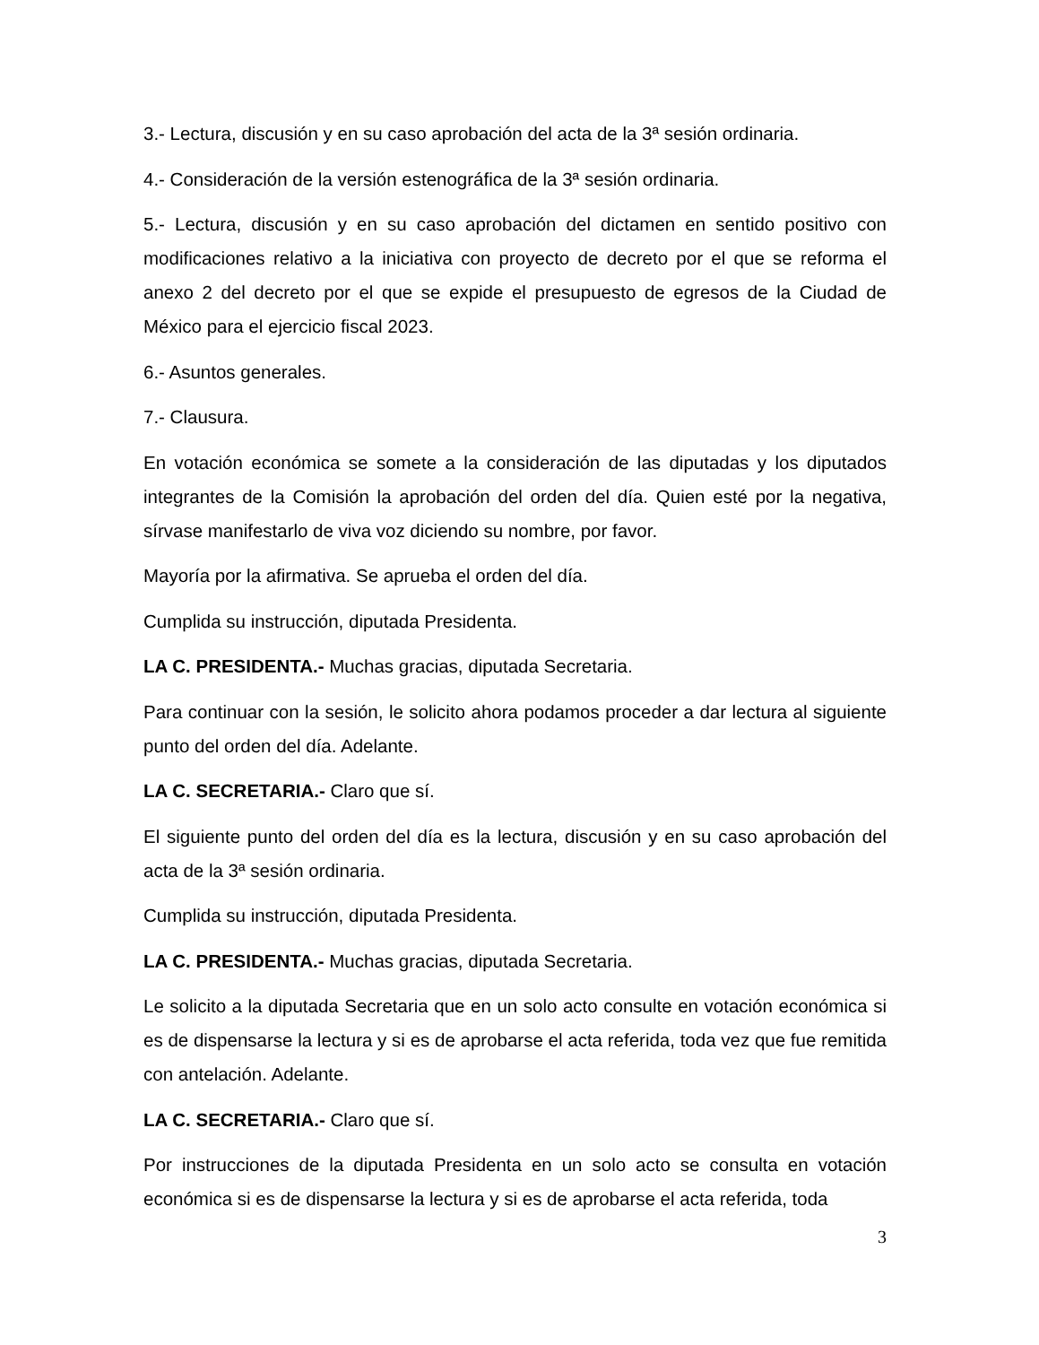3.- Lectura, discusión y en su caso aprobación del acta de la 3ª sesión ordinaria.
4.- Consideración de la versión estenográfica de la 3ª sesión ordinaria.
5.- Lectura, discusión y en su caso aprobación del dictamen en sentido positivo con modificaciones relativo a la iniciativa con proyecto de decreto por el que se reforma el anexo 2 del decreto por el que se expide el presupuesto de egresos de la Ciudad de México para el ejercicio fiscal 2023.
6.- Asuntos generales.
7.- Clausura.
En votación económica se somete a la consideración de las diputadas y los diputados integrantes de la Comisión la aprobación del orden del día. Quien esté por la negativa, sírvase manifestarlo de viva voz diciendo su nombre, por favor.
Mayoría por la afirmativa. Se aprueba el orden del día.
Cumplida su instrucción, diputada Presidenta.
LA C. PRESIDENTA.- Muchas gracias, diputada Secretaria.
Para continuar con la sesión, le solicito ahora podamos proceder a dar lectura al siguiente punto del orden del día. Adelante.
LA C. SECRETARIA.- Claro que sí.
El siguiente punto del orden del día es la lectura, discusión y en su caso aprobación del acta de la 3ª sesión ordinaria.
Cumplida su instrucción, diputada Presidenta.
LA C. PRESIDENTA.- Muchas gracias, diputada Secretaria.
Le solicito a la diputada Secretaria que en un solo acto consulte en votación económica si es de dispensarse la lectura y si es de aprobarse el acta referida, toda vez que fue remitida con antelación. Adelante.
LA C. SECRETARIA.- Claro que sí.
Por instrucciones de la diputada Presidenta en un solo acto se consulta en votación económica si es de dispensarse la lectura y si es de aprobarse el acta referida, toda
3